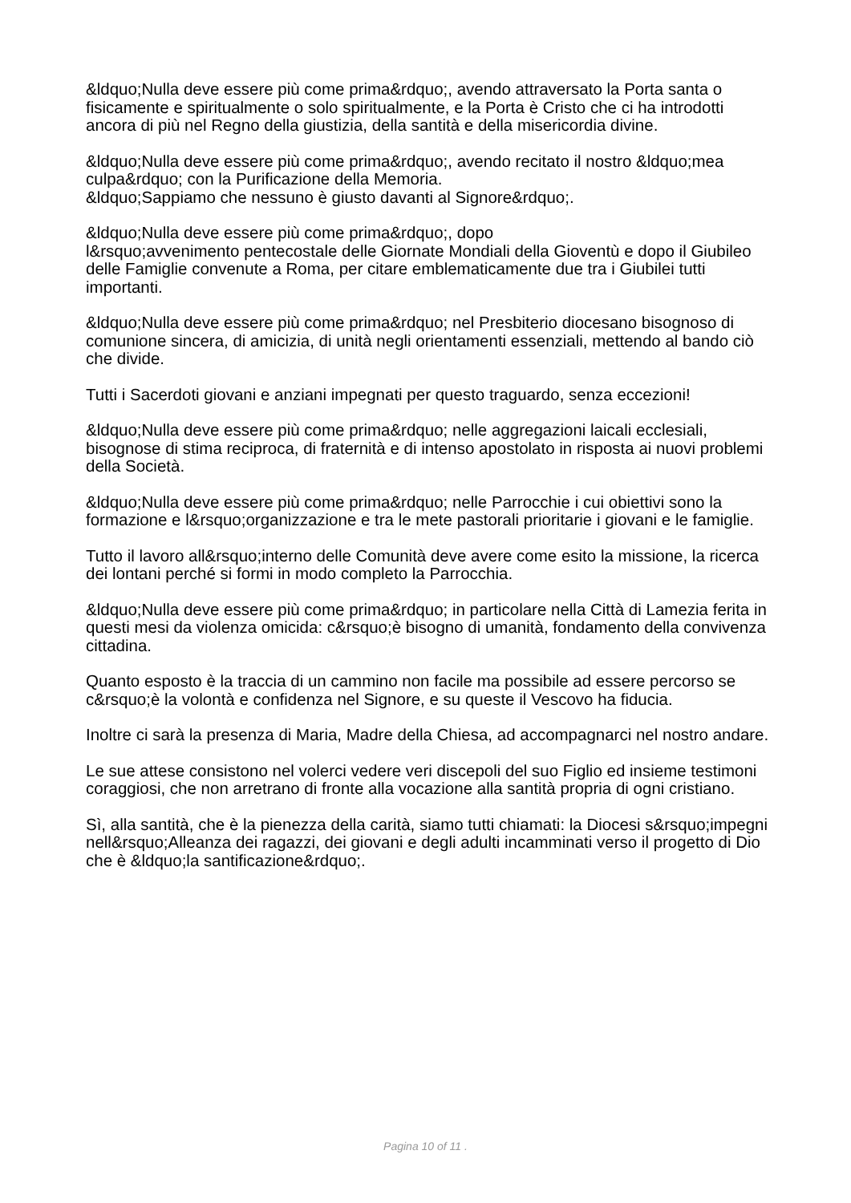&ldquo;Nulla deve essere più come prima&rdquo;, avendo attraversato la Porta santa o fisicamente e spiritualmente o solo spiritualmente, e la Porta è Cristo che ci ha introdotti ancora di più nel Regno della giustizia, della santità e della misericordia divine.
&ldquo;Nulla deve essere più come prima&rdquo;, avendo recitato il nostro &ldquo;mea culpa&rdquo; con la Purificazione della Memoria.
&ldquo;Sappiamo che nessuno è giusto davanti al Signore&rdquo;.
&ldquo;Nulla deve essere più come prima&rdquo;, dopo
l&rsquo;avvenimento pentecostale delle Giornate Mondiali della Gioventù e dopo il Giubileo delle Famiglie convenute a Roma, per citare emblematicamente due tra i Giubilei tutti importanti.
&ldquo;Nulla deve essere più come prima&rdquo; nel Presbiterio diocesano bisognoso di comunione sincera, di amicizia, di unità negli orientamenti essenziali, mettendo al bando ciò che divide.
Tutti i Sacerdoti giovani e anziani impegnati per questo traguardo, senza eccezioni!
&ldquo;Nulla deve essere più come prima&rdquo; nelle aggregazioni laicali ecclesiali, bisognose di stima reciproca, di fraternità e di intenso apostolato in risposta ai nuovi problemi della Società.
&ldquo;Nulla deve essere più come prima&rdquo; nelle Parrocchie i cui obiettivi sono la formazione e l&rsquo;organizzazione e tra le mete pastorali prioritarie i giovani e le famiglie.
Tutto il lavoro all&rsquo;interno delle Comunità deve avere come esito la missione, la ricerca dei lontani perché si formi in modo completo la Parrocchia.
&ldquo;Nulla deve essere più come prima&rdquo; in particolare nella Città di Lamezia ferita in questi mesi da violenza omicida: c&rsquo;è bisogno di umanità, fondamento della convivenza cittadina.
Quanto esposto è la traccia di un cammino non facile ma possibile ad essere percorso se c&rsquo;è la volontà e confidenza nel Signore, e su queste il Vescovo ha fiducia.
Inoltre ci sarà la presenza di Maria, Madre della Chiesa, ad accompagnarci nel nostro andare.
Le sue attese consistono nel volerci vedere veri discepoli del suo Figlio ed insieme testimoni coraggiosi, che non arretrano di fronte alla vocazione alla santità propria di ogni cristiano.
Sì, alla santità, che è la pienezza della carità, siamo tutti chiamati: la Diocesi s&rsquo;impegni nell&rsquo;Alleanza dei ragazzi, dei giovani e degli adulti incamminati verso il progetto di Dio che è &ldquo;la santificazione&rdquo;.
Pagina 10 of 11 .